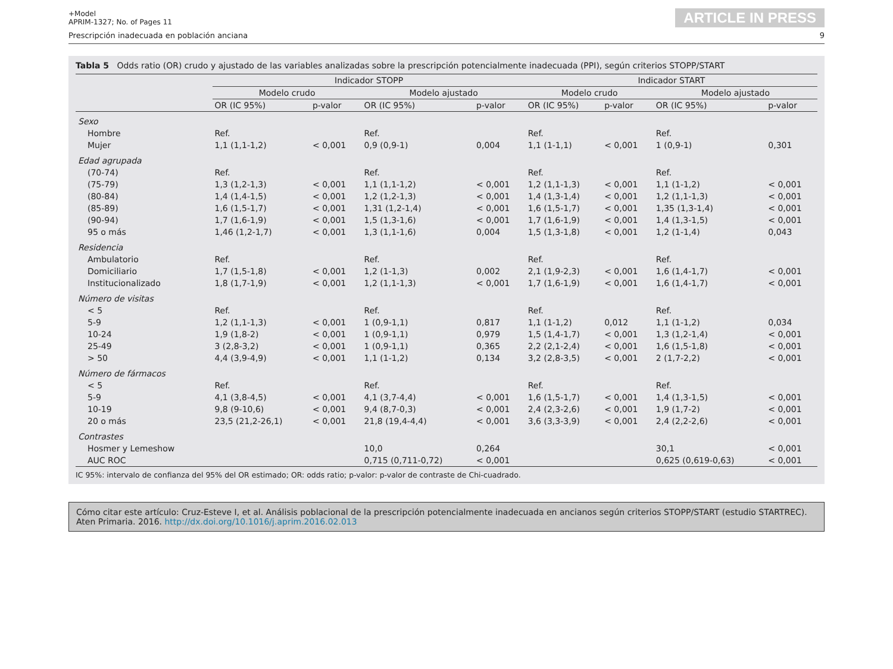+Model
APRIM-1327; No. of Pages 11 ARTICLE IN PRESS
Prescripción inadecuada en población anciana 9
Tabla 5 Odds ratio (OR) crudo y ajustado de las variables analizadas sobre la prescripción potencialmente inadecuada (PPI), según criterios STOPP/START
| | Indicador STOPP | | | | Indicador START | | | |
| --- | --- | --- | --- | --- | --- | --- | --- | --- |
| | Modelo crudo | | Modelo ajustado | | Modelo crudo | | Modelo ajustado | |
| | OR (IC 95%) | p-valor | OR (IC 95%) | p-valor | OR (IC 95%) | p-valor | OR (IC 95%) | p-valor |
| Sexo | | | | | | | | |
| Hombre | Ref. | | Ref. | | Ref. | | Ref. | |
| Mujer | 1,1 (1,1-1,2) | < 0,001 | 0,9 (0,9-1) | 0,004 | 1,1 (1-1,1) | < 0,001 | 1 (0,9-1) | 0,301 |
| Edad agrupada | | | | | | | | |
| (70-74) | Ref. | | Ref. | | Ref. | | Ref. | |
| (75-79) | 1,3 (1,2-1,3) | < 0,001 | 1,1 (1,1-1,2) | < 0,001 | 1,2 (1,1-1,3) | < 0,001 | 1,1 (1-1,2) | < 0,001 |
| (80-84) | 1,4 (1,4-1,5) | < 0,001 | 1,2 (1,2-1,3) | < 0,001 | 1,4 (1,3-1,4) | < 0,001 | 1,2 (1,1-1,3) | < 0,001 |
| (85-89) | 1,6 (1,5-1,7) | < 0,001 | 1,31 (1,2-1,4) | < 0,001 | 1,6 (1,5-1,7) | < 0,001 | 1,35 (1,3-1,4) | < 0,001 |
| (90-94) | 1,7 (1,6-1,9) | < 0,001 | 1,5 (1,3-1,6) | < 0,001 | 1,7 (1,6-1,9) | < 0,001 | 1,4 (1,3-1,5) | < 0,001 |
| 95 o más | 1,46 (1,2-1,7) | < 0,001 | 1,3 (1,1-1,6) | 0,004 | 1,5 (1,3-1,8) | < 0,001 | 1,2 (1-1,4) | 0,043 |
| Residencia | | | | | | | | |
| Ambulatorio | Ref. | | Ref. | | Ref. | | Ref. | |
| Domiciliario | 1,7 (1,5-1,8) | < 0,001 | 1,2 (1-1,3) | 0,002 | 2,1 (1,9-2,3) | < 0,001 | 1,6 (1,4-1,7) | < 0,001 |
| Institucionalizado | 1,8 (1,7-1,9) | < 0,001 | 1,2 (1,1-1,3) | < 0,001 | 1,7 (1,6-1,9) | < 0,001 | 1,6 (1,4-1,7) | < 0,001 |
| Número de visitas | | | | | | | | |
| < 5 | Ref. | | Ref. | | Ref. | | Ref. | |
| 5-9 | 1,2 (1,1-1,3) | < 0,001 | 1 (0,9-1,1) | 0,817 | 1,1 (1-1,2) | 0,012 | 1,1 (1-1,2) | 0,034 |
| 10-24 | 1,9 (1,8-2) | < 0,001 | 1 (0,9-1,1) | 0,979 | 1,5 (1,4-1,7) | < 0,001 | 1,3 (1,2-1,4) | < 0,001 |
| 25-49 | 3 (2,8-3,2) | < 0,001 | 1 (0,9-1,1) | 0,365 | 2,2 (2,1-2,4) | < 0,001 | 1,6 (1,5-1,8) | < 0,001 |
| > 50 | 4,4 (3,9-4,9) | < 0,001 | 1,1 (1-1,2) | 0,134 | 3,2 (2,8-3,5) | < 0,001 | 2 (1,7-2,2) | < 0,001 |
| Número de fármacos | | | | | | | | |
| < 5 | Ref. | | Ref. | | Ref. | | Ref. | |
| 5-9 | 4,1 (3,8-4,5) | < 0,001 | 4,1 (3,7-4,4) | < 0,001 | 1,6 (1,5-1,7) | < 0,001 | 1,4 (1,3-1,5) | < 0,001 |
| 10-19 | 9,8 (9-10,6) | < 0,001 | 9,4 (8,7-0,3) | < 0,001 | 2,4 (2,3-2,6) | < 0,001 | 1,9 (1,7-2) | < 0,001 |
| 20 o más | 23,5 (21,2-26,1) | < 0,001 | 21,8 (19,4-4,4) | < 0,001 | 3,6 (3,3-3,9) | < 0,001 | 2,4 (2,2-2,6) | < 0,001 |
| Contrastes | | | | | | | | |
| Hosmer y Lemeshow | | | 10,0 | 0,264 | | | 30,1 | < 0,001 |
| AUC ROC | | | 0,715 (0,711-0,72) | < 0,001 | | | 0,625 (0,619-0,63) | < 0,001 |
IC 95%: intervalo de confianza del 95% del OR estimado; OR: odds ratio; p-valor: p-valor de contraste de Chi-cuadrado.
Cómo citar este artículo: Cruz-Esteve I, et al. Análisis poblacional de la prescripción potencialmente inadecuada en ancianos según criterios STOPP/START (estudio STARTREC). Aten Primaria. 2016. http://dx.doi.org/10.1016/j.aprim.2016.02.013